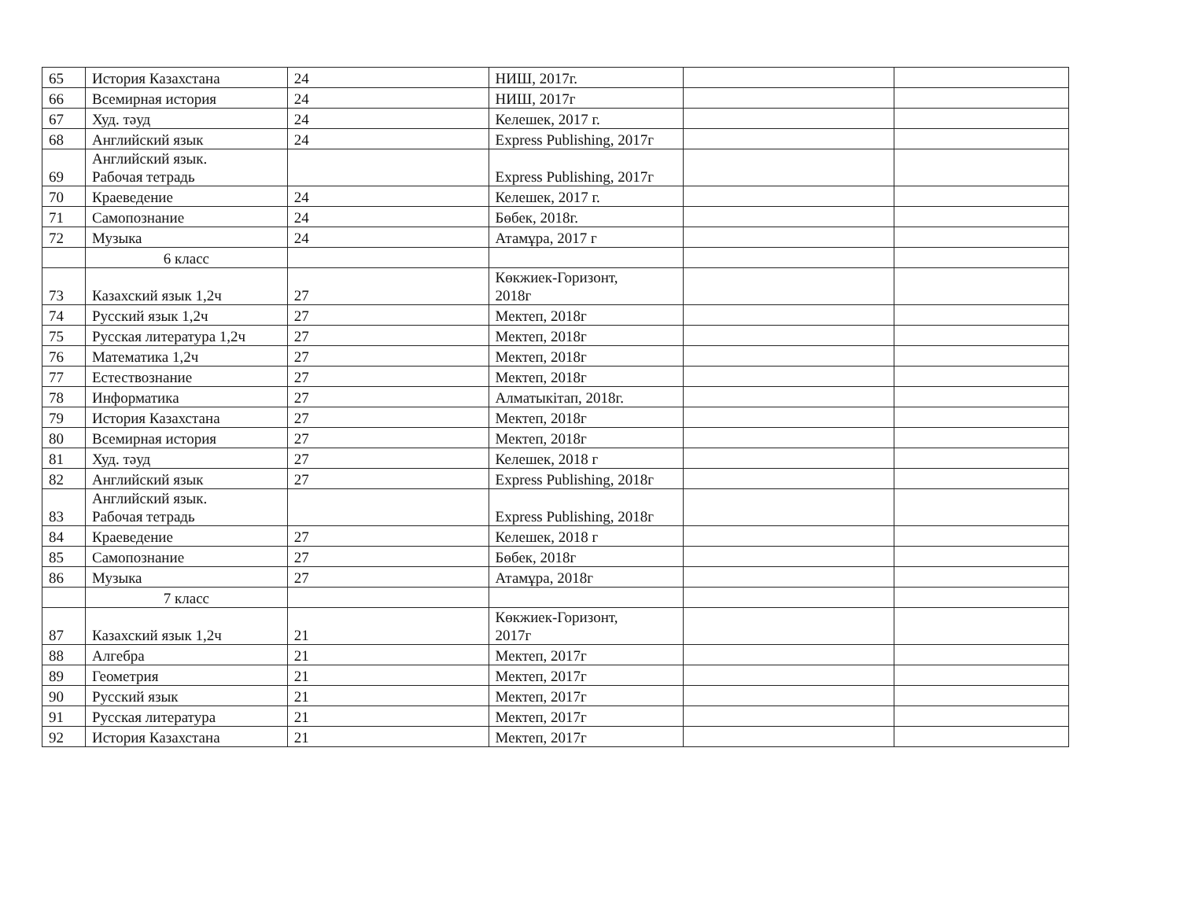| 65 | История Казахстана | 24 | НИШ, 2017г. | | |
| 66 | Всемирная история | 24 | НИШ, 2017г | | |
| 67 | Худ. тәуд | 24 | Келешек, 2017 г. | | |
| 68 | Английский язык | 24 | Express Publishing, 2017г | | |
| 69 | Английский язык. Рабочая тетрадь | | Express Publishing, 2017г | | |
| 70 | Краеведение | 24 | Келешек, 2017 г. | | |
| 71 | Самопознание | 24 | Бөбек, 2018г. | | |
| 72 | Музыка | 24 | Атамұра, 2017 г | | |
| | 6 класс | | | | |
| 73 | Казахский язык 1,2ч | 27 | Көкжиек-Горизонт, 2018г | | |
| 74 | Русский язык 1,2ч | 27 | Мектеп, 2018г | | |
| 75 | Русская литература 1,2ч | 27 | Мектеп, 2018г | | |
| 76 | Математика 1,2ч | 27 | Мектеп, 2018г | | |
| 77 | Естествознание | 27 | Мектеп, 2018г | | |
| 78 | Информатика | 27 | Алматыкітап, 2018г. | | |
| 79 | История Казахстана | 27 | Мектеп, 2018г | | |
| 80 | Всемирная история | 27 | Мектеп, 2018г | | |
| 81 | Худ. тәуд | 27 | Келешек, 2018 г | | |
| 82 | Английский язык | 27 | Express Publishing, 2018г | | |
| 83 | Английский язык. Рабочая тетрадь | | Express Publishing, 2018г | | |
| 84 | Краеведение | 27 | Келешек, 2018 г | | |
| 85 | Самопознание | 27 | Бөбек, 2018г | | |
| 86 | Музыка | 27 | Атамұра, 2018г | | |
| | 7 класс | | | | |
| 87 | Казахский язык 1,2ч | 21 | Көкжиек-Горизонт, 2017г | | |
| 88 | Алгебра | 21 | Мектеп, 2017г | | |
| 89 | Геометрия | 21 | Мектеп, 2017г | | |
| 90 | Русский язык | 21 | Мектеп, 2017г | | |
| 91 | Русская литература | 21 | Мектеп, 2017г | | |
| 92 | История Казахстана | 21 | Мектеп, 2017г | | |